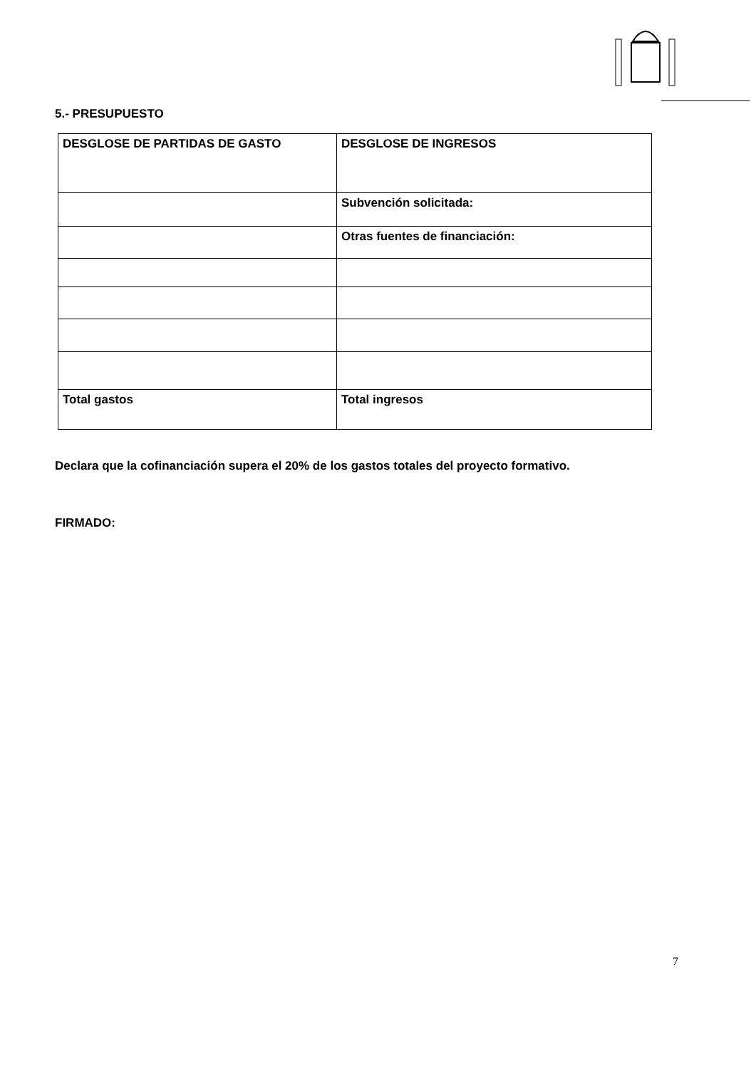5.- PRESUPUESTO
| DESGLOSE DE PARTIDAS DE GASTO | DESGLOSE DE INGRESOS |
| | Subvención solicitada: |
| | Otras fuentes de financiación: |
| Total gastos | Total ingresos |
Declara que la cofinanciación supera el 20% de los gastos totales del proyecto formativo.
FIRMADO:
7